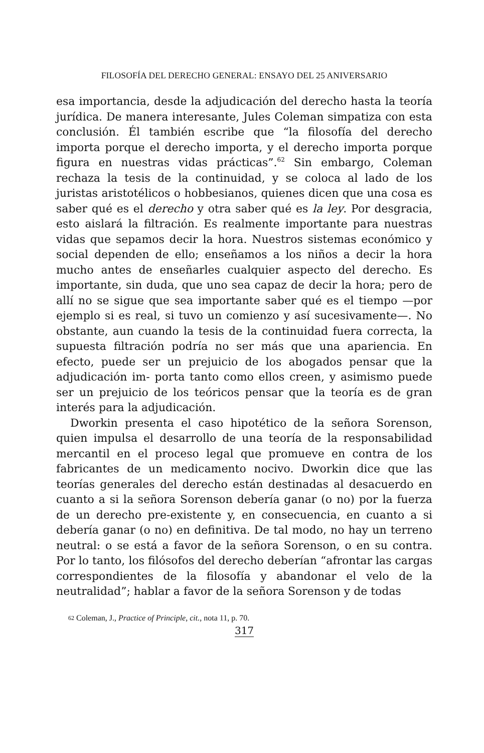FILOSOFÍA DEL DERECHO GENERAL: ENSAYO DEL 25 ANIVERSARIO
esa importancia, desde la adjudicación del derecho hasta la teoría jurídica. De manera interesante, Jules Coleman simpatiza con esta conclusión. Él también escribe que “la filosofía del derecho importa porque el derecho importa, y el derecho importa porque figura en nuestras vidas prácticas”.<sup>62</sup> Sin embargo, Coleman rechaza la tesis de la continuidad, y se coloca al lado de los juristas aristotélicos o hobbesianos, quienes dicen que una cosa es saber qué es el derecho y otra saber qué es la ley. Por desgracia, esto aislará la filtración. Es realmente importante para nuestras vidas que sepamos decir la hora. Nuestros sistemas económico y social dependen de ello; enseñamos a los niños a decir la hora mucho antes de enseñarles cualquier aspecto del derecho. Es importante, sin duda, que uno sea capaz de decir la hora; pero de allí no se sigue que sea importante saber qué es el tiempo —por ejemplo si es real, si tuvo un comienzo y así sucesivamente—. No obstante, aun cuando la tesis de la continuidad fuera correcta, la supuesta filtración podría no ser más que una apariencia. En efecto, puede ser un prejuicio de los abogados pensar que la adjudicación im- porta tanto como ellos creen, y asimismo puede ser un prejuicio de los teóricos pensar que la teoría es de gran interés para la adjudicación.
Dworkin presenta el caso hipotético de la señora Sorenson, quien impulsa el desarrollo de una teoría de la responsabilidad mercantil en el proceso legal que promueve en contra de los fabricantes de un medicamento nocivo. Dworkin dice que las teorías generales del derecho están destinadas al desacuerdo en cuanto a si la señora Sorenson debería ganar (o no) por la fuerza de un derecho pre-existente y, en consecuencia, en cuanto a si debería ganar (o no) en definitiva. De tal modo, no hay un terreno neutral: o se está a favor de la señora Sorenson, o en su contra. Por lo tanto, los filósofos del derecho deberían “afrontar las cargas correspondientes de la filosofía y abandonar el velo de la neutralidad”; hablar a favor de la señora Sorenson y de todas
<sup>62</sup> Coleman, J., Practice of Principle, cit., nota 11, p. 70.
317